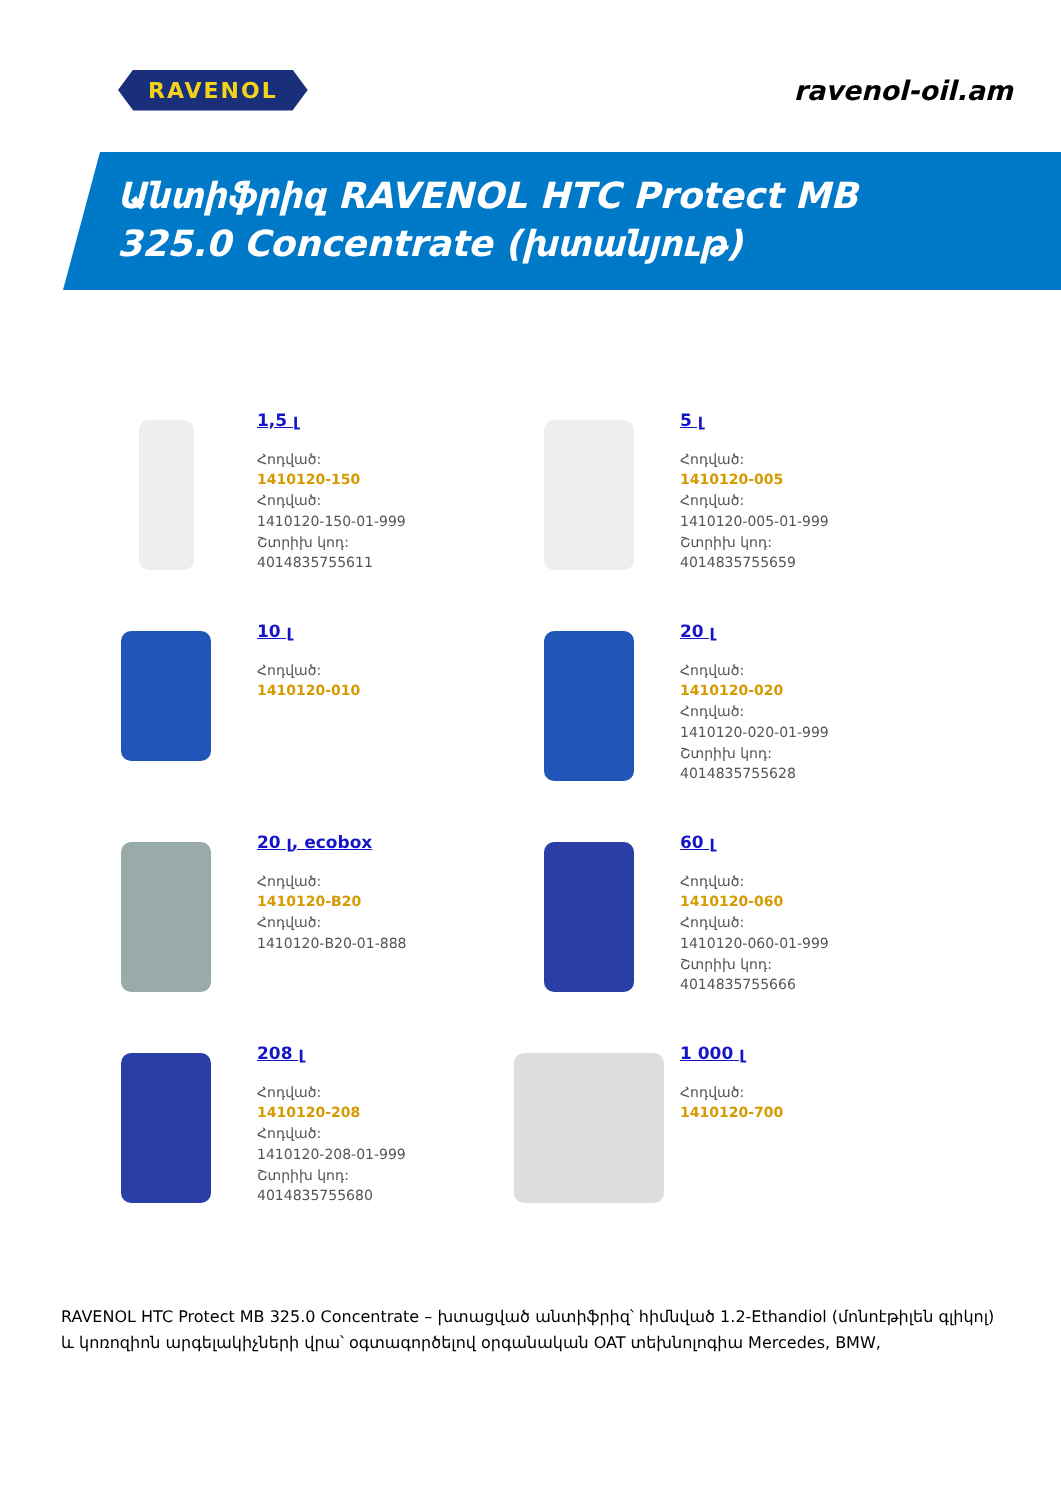RAVENOL
ravenol-oil.am
Անտիֆրիզ RAVENOL HTC Protect MB
325.0 Concentrate (խտանյութ)
1,5 լ
Հոդված:
1410120-150
Հոդված:
1410120-150-01-999
Շտրիխ կոդ:
4014835755611
5 լ
Հոդված:
1410120-005
Հոդված:
1410120-005-01-999
Շտրիխ կոդ:
4014835755659
10 լ
Հոդված:
1410120-010
20 լ
Հոդված:
1410120-020
Հոդված:
1410120-020-01-999
Շտրիխ կոդ:
4014835755628
20 լ, ecobox
Հոդված:
1410120-B20
Հոդված:
1410120-B20-01-888
60 լ
Հոդված:
1410120-060
Հոդված:
1410120-060-01-999
Շտրիխ կոդ:
4014835755666
208 լ
Հոդված:
1410120-208
Հոդված:
1410120-208-01-999
Շտրիխ կոդ:
4014835755680
1 000 լ
Հոդված:
1410120-700
RAVENOL HTC Protect MB 325.0 Concentrate – խտացված անտիֆրիզ՝ հիմնված 1.2-Ethandiol (մոնոէթիլեն գլիկոլ) և կոռոզիոն արգելակիչների վրա՝ օգտագործելով օրգանական OAT տեխնոլոգիա Mercedes, BMW,